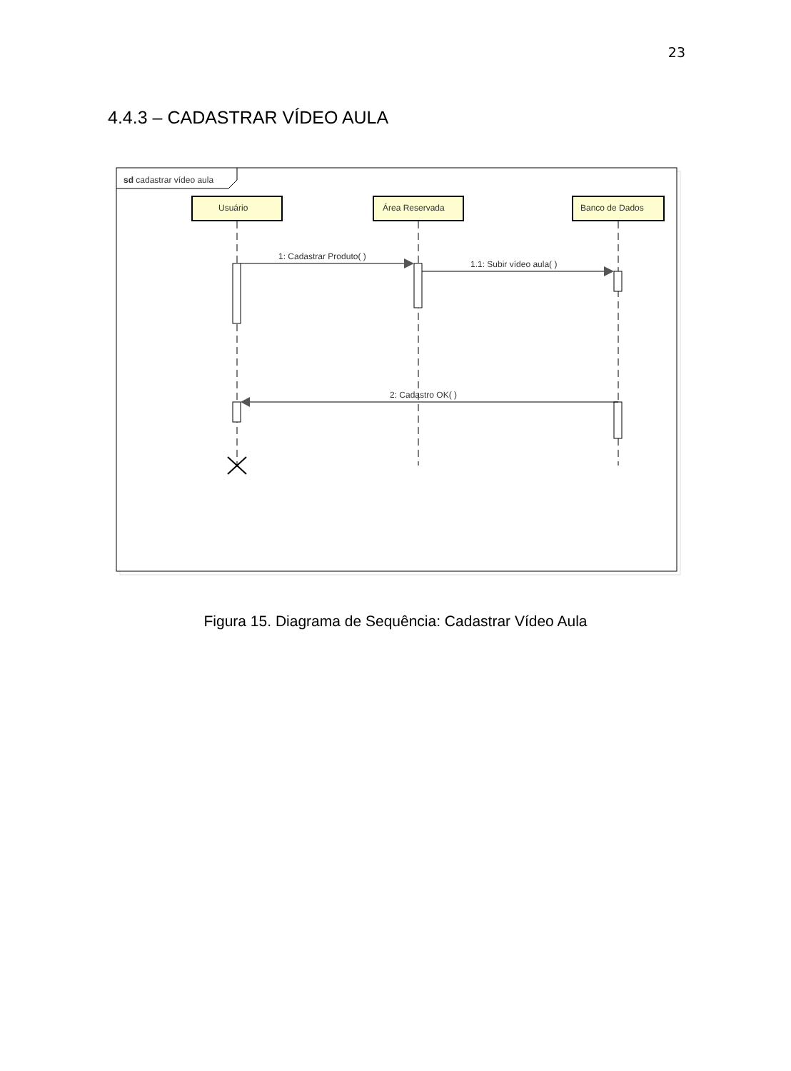23
4.4.3 – CADASTRAR VÍDEO AULA
sd cadastrar vídeo aula
Usuário
Área Reservada
Banco de Dados
1: Cadastrar Produto( )
1.1: Subir vídeo aula( )
2: Cadastro OK( )
Figura 15. Diagrama de Sequência: Cadastrar Vídeo Aula